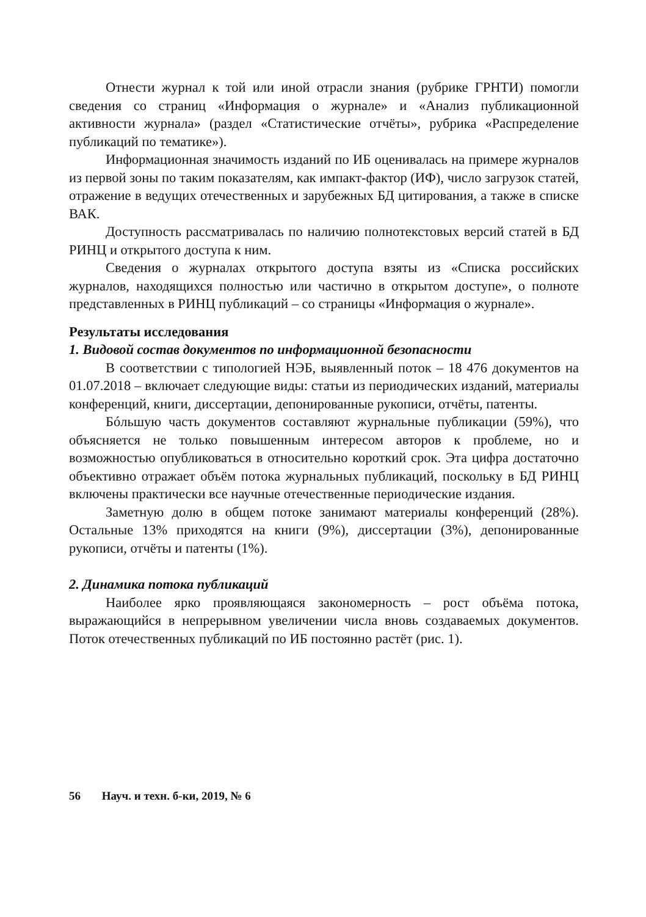Отнести журнал к той или иной отрасли знания (рубрике ГРНТИ) помогли сведения со страниц «Информация о журнале» и «Анализ публикационной активности журнала» (раздел «Статистические отчёты», рубрика «Распределение публикаций по тематике»).
Информационная значимость изданий по ИБ оценивалась на примере журналов из первой зоны по таким показателям, как импакт-фактор (ИФ), число загрузок статей, отражение в ведущих отечественных и зарубежных БД цитирования, а также в списке ВАК.
Доступность рассматривалась по наличию полнотекстовых версий статей в БД РИНЦ и открытого доступа к ним.
Сведения о журналах открытого доступа взяты из «Списка российских журналов, находящихся полностью или частично в открытом доступе», о полноте представленных в РИНЦ публикаций – со страницы «Информация о журнале».
Результаты исследования
1. Видовой состав документов по информационной безопасности
В соответствии с типологией НЭБ, выявленный поток – 18 476 документов на 01.07.2018 – включает следующие виды: статьи из периодических изданий, материалы конференций, книги, диссертации, депонированные рукописи, отчёты, патенты.
Бóльшую часть документов составляют журнальные публикации (59%), что объясняется не только повышенным интересом авторов к проблеме, но и возможностью опубликоваться в относительно короткий срок. Эта цифра достаточно объективно отражает объём потока журнальных публикаций, поскольку в БД РИНЦ включены практически все научные отечественные периодические издания.
Заметную долю в общем потоке занимают материалы конференций (28%). Остальные 13% приходятся на книги (9%), диссертации (3%), депонированные рукописи, отчёты и патенты (1%).
2. Динамика потока публикаций
Наиболее ярко проявляющаяся закономерность – рост объёма потока, выражающийся в непрерывном увеличении числа вновь создаваемых документов. Поток отечественных публикаций по ИБ постоянно растёт (рис. 1).
56 Науч. и техн. б-ки, 2019, № 6